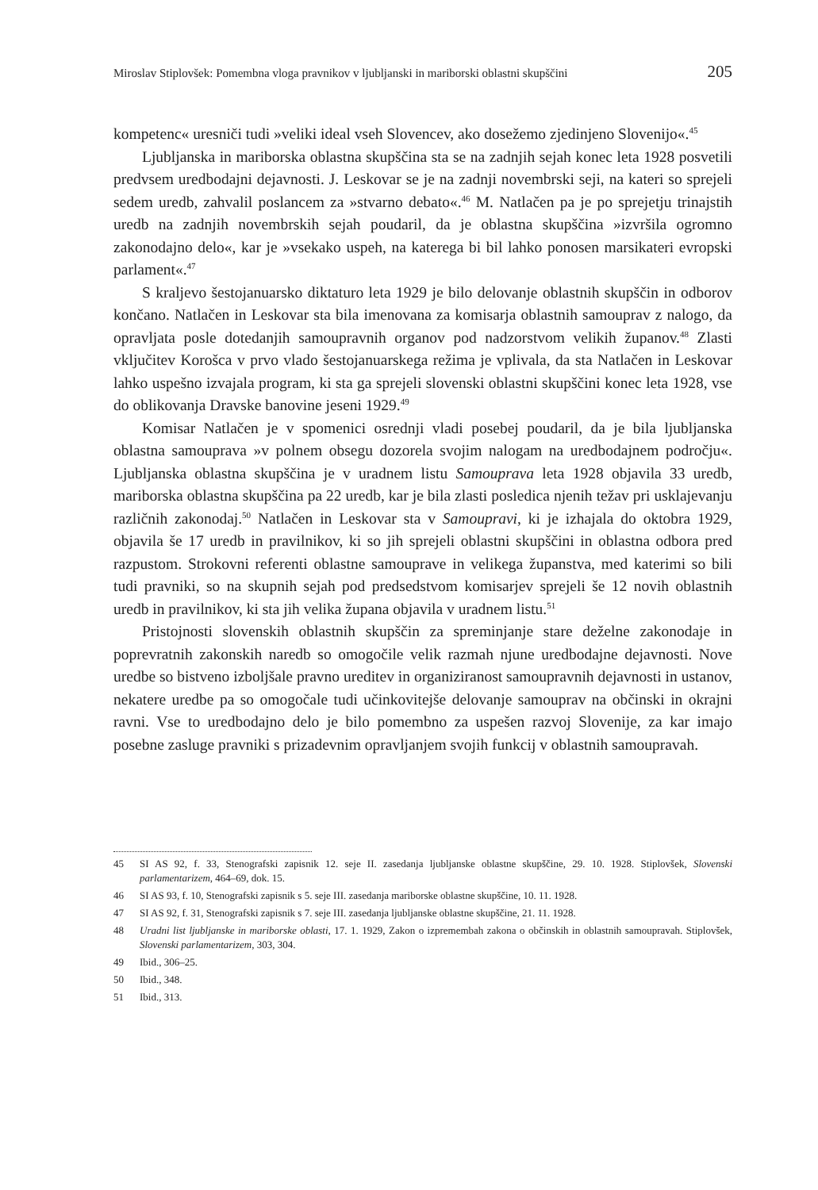Miroslav Stiplovšek: Pomembna vloga pravnikov v ljubljanski in mariborski oblastni skupščini 205
kompetenc« uresniči tudi »veliki ideal vseh Slovencev, ako dosežemo zjedinjeno Slovenijo«.<sup>45</sup>
Ljubljanska in mariborska oblastna skupščina sta se na zadnjih sejah konec leta 1928 posvetili predvsem uredbodajni dejavnosti. J. Leskovar se je na zadnji novembrski seji, na kateri so sprejeli sedem uredb, zahvalil poslancem za »stvarno debato«.<sup>46</sup> M. Natlačen pa je po sprejetju trinajstih uredb na zadnjih novembrskih sejah poudaril, da je oblastna skupščina »izvršila ogromno zakonodajno delo«, kar je »vsekako uspeh, na katerega bi bil lahko ponosen marsikateri evropski parlament«.<sup>47</sup>
S kraljevo šestojanuarsko diktaturo leta 1929 je bilo delovanje oblastnih skupščin in odborov končano. Natlačen in Leskovar sta bila imenovana za komisarja oblastnih samouprav z nalogo, da opravljata posle dotedanjih samoupravnih organov pod nadzorstvom velikih županov.<sup>48</sup> Zlasti vključitev Korošca v prvo vlado šestojanuarskega režima je vplivala, da sta Natlačen in Leskovar lahko uspešno izvajala program, ki sta ga sprejeli slovenski oblastni skupščini konec leta 1928, vse do oblikovanja Dravske banovine jeseni 1929.<sup>49</sup>
Komisar Natlačen je v spomenici osrednji vladi posebej poudaril, da je bila ljubljanska oblastna samouprava »v polnem obsegu dozorela svojim nalogam na uredbodajnem področju«. Ljubljanska oblastna skupščina je v uradnem listu Samouprava leta 1928 objavila 33 uredb, mariborska oblastna skupščina pa 22 uredb, kar je bila zlasti posledica njenih težav pri usklajevanju različnih zakonodaj.<sup>50</sup> Natlačen in Leskovar sta v Samoupravi, ki je izhajala do oktobra 1929, objavila še 17 uredb in pravilnikov, ki so jih sprejeli oblastni skupščini in oblastna odbora pred razpustom. Strokovni referenti oblastne samouprave in velikega županstva, med katerimi so bili tudi pravniki, so na skupnih sejah pod predsedstvom komisarjev sprejeli še 12 novih oblastnih uredb in pravilnikov, ki sta jih velika župana objavila v uradnem listu.<sup>51</sup>
Pristojnosti slovenskih oblastnih skupščin za spreminjanje stare deželne zakonodaje in poprevratnih zakonskih naredb so omogočile velik razmah njune uredbodajne dejavnosti. Nove uredbe so bistveno izboljšale pravno ureditev in organiziranost samoupravnih dejavnosti in ustanov, nekatere uredbe pa so omogočale tudi učinkovitejše delovanje samouprav na občinski in okrajni ravni. Vse to uredbodajno delo je bilo pomembno za uspešen razvoj Slovenije, za kar imajo posebne zasluge pravniki s prizadevnim opravljanjem svojih funkcij v oblastnih samoupravah.
45 SI AS 92, f. 33, Stenografski zapisnik 12. seje II. zasedanja ljubljanske oblastne skupščine, 29. 10. 1928. Stiplovšek, Slovenski parlamentarizem, 464–69, dok. 15.
46 SI AS 93, f. 10, Stenografski zapisnik s 5. seje III. zasedanja mariborske oblastne skupščine, 10. 11. 1928.
47 SI AS 92, f. 31, Stenografski zapisnik s 7. seje III. zasedanja ljubljanske oblastne skupščine, 21. 11. 1928.
48 Uradni list ljubljanske in mariborske oblasti, 17. 1. 1929, Zakon o izpremembah zakona o občinskih in oblastnih samoupravah. Stiplovšek, Slovenski parlamentarizem, 303, 304.
49 Ibid., 306–25.
50 Ibid., 348.
51 Ibid., 313.